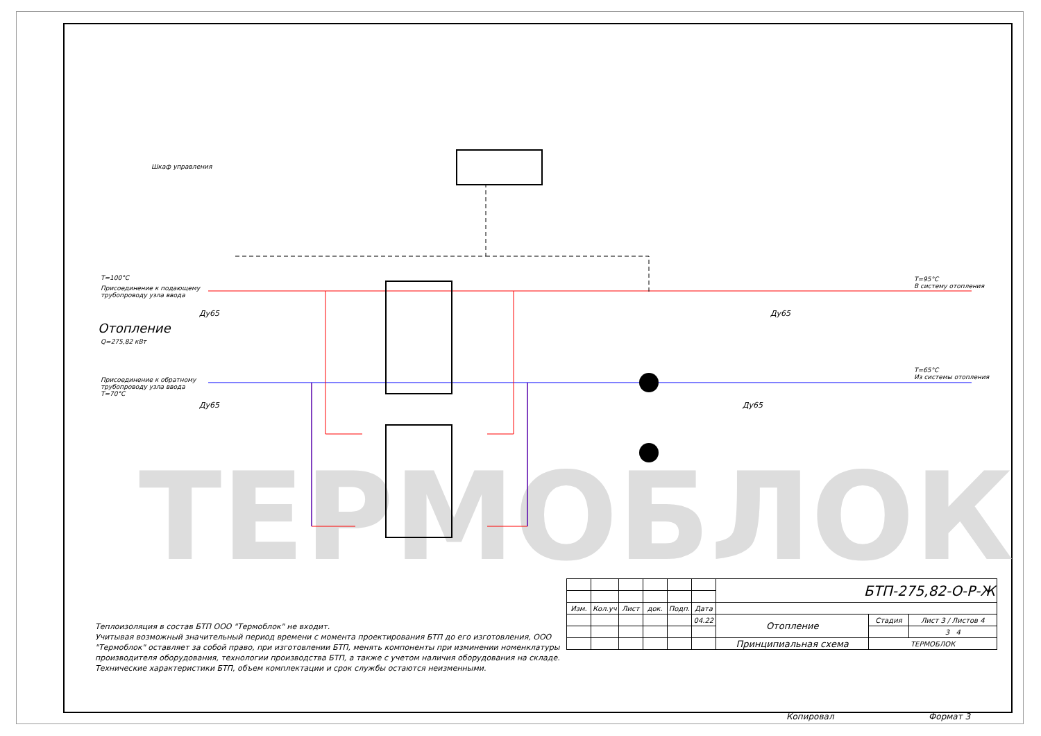ТЕРМОБЛОК
Шкаф управления
T=100°C
Присоединение к подающему
трубопроводу узла ввода
Ду65
Отопление
Q=275,82 кВт
Присоединение к обратному
трубопроводу узла ввода
T=70°C
Ду65
T=95°C
В систему отопления
Ду65
T=65°C
Из системы отопления
Ду65
Теплоизоляция в состав БТП ООО "Термоблок" не входит.
Учитывая возможный значительный период времени с момента проектирования БТП до его изготовления, ООО "Термоблок" оставляет за собой право, при изготовлении БТП, менять компоненты при изминении номенклатуры производителя оборудования, технологии производства БТП, а также с учетом наличия оборудования на складе. Технические характеристики БТП, объем комплектации и срок службы остаются неизменными.
| | | | | | | БТП-275,82-О-Р-Ж | | |
| Изм. | Кол.уч | Лист | док. | Подп. | Дата | | | |
| | | | | | 04.22 | Отопление | Стадия | Лист 3 / Листов 4 |
| | | | | | | | | 3 4 |
| | | | | | | Принципиальная схема | ТЕРМОБЛОК | |
Копировал Формат 3